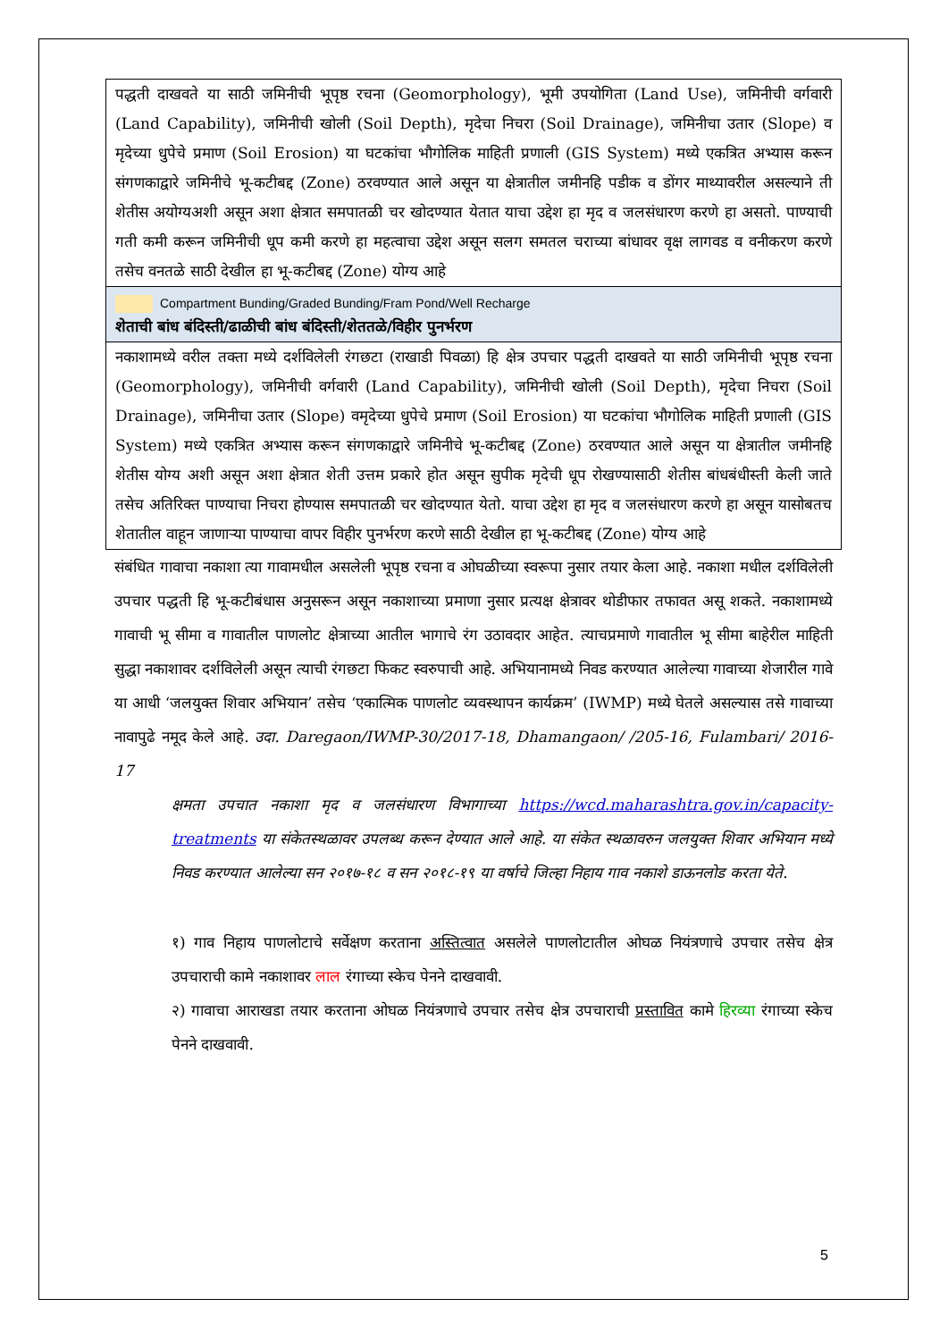| पद्धती दाखवते या साठी जमिनीची भूपृष्ठ रचना (Geomorphology), भूमी उपयोगिता (Land Use), जमिनीची वर्गवारी (Land Capability), जमिनीची खोली (Soil Depth), मृदेचा निचरा (Soil Drainage), जमिनीचा उतार (Slope) व मृदेच्या धुपेचे प्रमाण (Soil Erosion) या घटकांचा भौगोलिक माहिती प्रणाली (GIS System) मध्ये एकत्रित अभ्यास करून संगणकाद्वारे जमिनीचे भू-कटीबद्द (Zone) ठरवण्यात आले असून या क्षेत्रातील जमीनहि पडीक व डोंगर माथ्यावरील असल्याने ती शेतीस अयोग्यअशी असून अशा क्षेत्रात समपातळी चर खोदण्यात येतात याचा उद्देश हा मृद व जलसंधारण करणे हा असतो. पाण्याची गती कमी करून जमिनीची धूप कमी करणे हा महत्वाचा उद्देश असून सलग समतल चराच्या बांधावर वृक्ष लागवड व वनीकरण करणे तसेच वनतळे साठी देखील हा भू-कटीबद्द (Zone) योग्य आहे |
| Compartment Bunding/Graded Bunding/Fram Pond/Well Recharge शेताची बांध बंदिस्ती/ढाळीची बांध बंदिस्ती/शेततळे/विहीर पुनर्भरण |
| नकाशामध्ये वरील तक्ता मध्ये दर्शविलेली रंगछटा (राखाडी पिवळा) हि क्षेत्र उपचार पद्धती दाखवते या साठी जमिनीची भूपृष्ठ रचना (Geomorphology), जमिनीची वर्गवारी (Land Capability), जमिनीची खोली (Soil Depth), मृदेचा निचरा (Soil Drainage), जमिनीचा उतार (Slope) वमृदेच्या धुपेचे प्रमाण (Soil Erosion) या घटकांचा भौगोलिक माहिती प्रणाली (GIS System) मध्ये एकत्रित अभ्यास करून संगणकाद्वारे जमिनीचे भू-कटीबद्द (Zone) ठरवण्यात आले असून या क्षेत्रातील जमीनहि शेतीस योग्य अशी असून अशा क्षेत्रात शेती उत्तम प्रकारे होत असून सुपीक मृदेची धूप रोखण्यासाठी शेतीस बांधबंधीस्ती केली जाते तसेच अतिरिक्त पाण्याचा निचरा होण्यास समपातळी चर खोदण्यात येतो. याचा उद्देश हा मृद व जलसंधारण करणे हा असून यासोबतच शेतातील वाहून जाणाऱ्या पाण्याचा वापर विहीर पुनर्भरण करणे साठी देखील हा भू-कटीबद्द (Zone) योग्य आहे |
संबंधित गावाचा नकाशा त्या गावामधील असलेली भूपृष्ठ रचना व ओघळीच्या स्वरूपा नुसार तयार केला आहे. नकाशा मधील दर्शविलेली उपचार पद्धती हि भू-कटीबंधास अनुसरून असून नकाशाच्या प्रमाणा नुसार प्रत्यक्ष क्षेत्रावर थोडीफार तफावत असू शकते. नकाशामध्ये गावाची भू सीमा व गावातील पाणलोट क्षेत्राच्या आतील भागाचे रंग उठावदार आहेत. त्याचप्रमाणे गावातील भू सीमा बाहेरील माहिती सुद्धा नकाशावर दर्शविलेली असून त्याची रंगछटा फिकट स्वरुपाची आहे. अभियानामध्ये निवड करण्यात आलेल्या गावाच्या शेजारील गावे या आधी ‘जलयुक्त शिवार अभियान’ तसेच ‘एकात्मिक पाणलोट व्यवस्थापन कार्यक्रम’ (IWMP) मध्ये घेतले असल्यास तसे गावाच्या नावापुढे नमूद केले आहे. उदा. Daregaon/IWMP-30/2017-18, Dhamangaon/ /205-16, Fulambari/ 2016-17
क्षमता उपचात नकाशा मृद व जलसंधारण विभागाच्या https://wcd.maharashtra.gov.in/capacity-treatments या संकेतस्थळावर उपलब्ध करून देण्यात आले आहे. या संकेत स्थळावरुन जलयुक्त शिवार अभियान मध्ये निवड करण्यात आलेल्या सन २०१७-१८ व सन २०१८-१९ या वर्षाचे जिल्हा निहाय गाव नकाशे डाऊनलोड करता येते.
१) गाव निहाय पाणलोटाचे सर्वेक्षण करताना अस्तित्वात असलेले पाणलोटातील ओघळ नियंत्रणाचे उपचार तसेच क्षेत्र उपचाराची कामे नकाशावर लाल रंगाच्या स्केच पेनने दाखवावी.
२) गावाचा आराखडा तयार करताना ओघळ नियंत्रणाचे उपचार तसेच क्षेत्र उपचाराची प्रस्तावित कामे हिरव्या रंगाच्या स्केच पेनने दाखवावी.
5